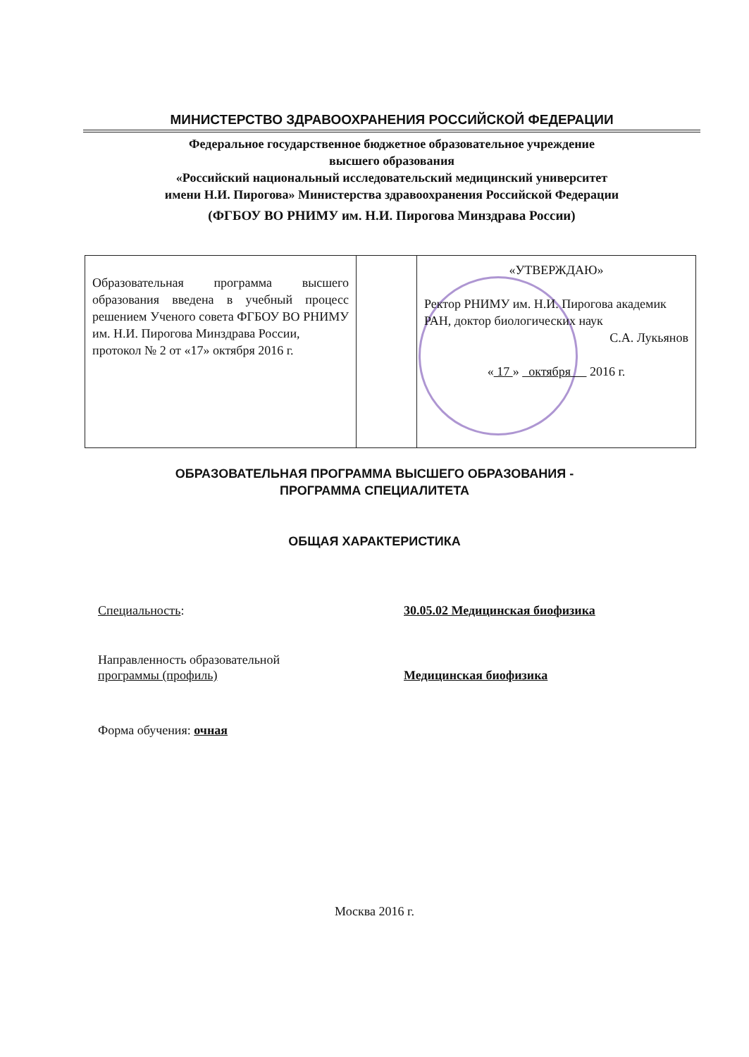МИНИСТЕРСТВО ЗДРАВООХРАНЕНИЯ РОССИЙСКОЙ ФЕДЕРАЦИИ
Федеральное государственное бюджетное образовательное учреждение
высшего образования
«Российский национальный исследовательский медицинский университет
имени Н.И. Пирогова» Министерства здравоохранения Российской Федерации
(ФГБОУ ВО РНИМУ им. Н.И. Пирогова Минздрава России)
| Образовательная программа высшего образования введена в учебный процесс решением Ученого совета ФГБОУ ВО РНИМУ им. Н.И. Пирогова Минздрава России, протокол № 2 от «17» октября 2016 г. | | «УТВЕРЖДАЮ» Ректор РНИМУ им. Н.И. Пирогова академик РАН, доктор биологических наук С.А. Лукьянов « 17 » октября 2016 г. |
ОБРАЗОВАТЕЛЬНАЯ ПРОГРАММА ВЫСШЕГО ОБРАЗОВАНИЯ -
ПРОГРАММА СПЕЦИАЛИТЕТА
ОБЩАЯ ХАРАКТЕРИСТИКА
Специальность: 30.05.02 Медицинская биофизика
Направленность образовательной
программы (профиль)
Медицинская биофизика
Форма обучения: очная
Москва 2016 г.